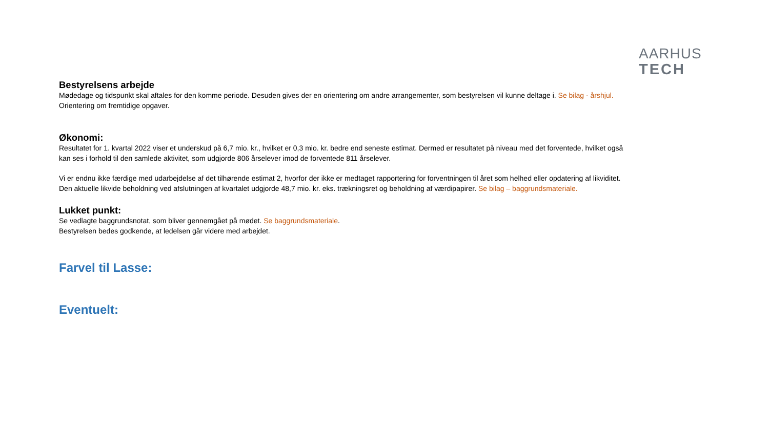AARHUS
TECH
Bestyrelsens arbejde
Mødedage og tidspunkt skal aftales for den komme periode. Desuden gives der en orientering om andre arrangementer, som bestyrelsen vil kunne deltage i. Se bilag - årshjul.
Orientering om fremtidige opgaver.
Økonomi:
Resultatet for 1. kvartal 2022 viser et underskud på 6,7 mio. kr., hvilket er 0,3 mio. kr. bedre end seneste estimat. Dermed er resultatet på niveau med det forventede, hvilket også kan ses i forhold til den samlede aktivitet, som udgjorde 806 årselever imod de forventede 811 årselever.
Vi er endnu ikke færdige med udarbejdelse af det tilhørende estimat 2, hvorfor der ikke er medtaget rapportering for forventningen til året som helhed eller opdatering af likviditet. Den aktuelle likvide beholdning ved afslutningen af kvartalet udgjorde 48,7 mio. kr. eks. trækningsret og beholdning af værdipapirer. Se bilag – baggrundsmateriale.
Lukket punkt:
Se vedlagte baggrundsnotat, som bliver gennemgået på mødet. Se baggrundsmateriale.
Bestyrelsen bedes godkende, at ledelsen går videre med arbejdet.
Farvel til Lasse:
Eventuelt: